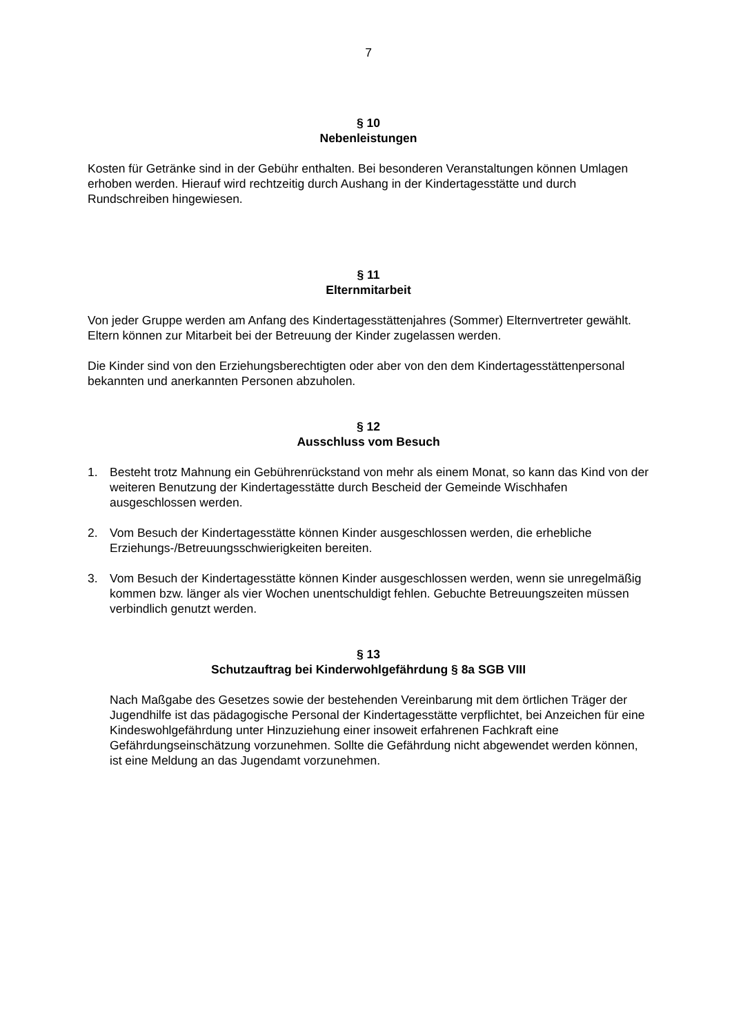7
§ 10
Nebenleistungen
Kosten für Getränke sind in der Gebühr enthalten. Bei besonderen Veranstaltungen können Umlagen erhoben werden. Hierauf wird rechtzeitig durch Aushang in der Kindertagesstätte und durch Rundschreiben hingewiesen.
§ 11
Elternmitarbeit
Von jeder Gruppe werden am Anfang des Kindertagesstättenjahres (Sommer) Elternvertreter gewählt. Eltern können zur Mitarbeit bei der Betreuung der Kinder zugelassen werden.
Die Kinder sind von den Erziehungsberechtigten oder aber von den dem Kindertagesstättenpersonal bekannten und anerkannten Personen abzuholen.
§ 12
Ausschluss vom Besuch
1. Besteht trotz Mahnung ein Gebührenrückstand von mehr als einem Monat, so kann das Kind von der weiteren Benutzung der Kindertagesstätte durch Bescheid der Gemeinde Wischhafen ausgeschlossen werden.
2. Vom Besuch der Kindertagesstätte können Kinder ausgeschlossen werden, die erhebliche Erziehungs-/Betreuungsschwierigkeiten bereiten.
3. Vom Besuch der Kindertagesstätte können Kinder ausgeschlossen werden, wenn sie unregelmäßig kommen bzw. länger als vier Wochen unentschuldigt fehlen. Gebuchte Betreuungszeiten müssen verbindlich genutzt werden.
§ 13
Schutzauftrag bei Kinderwohlgefährdung § 8a SGB VIII
Nach Maßgabe des Gesetzes sowie der bestehenden Vereinbarung mit dem örtlichen Träger der Jugendhilfe ist das pädagogische Personal der Kindertagesstätte verpflichtet, bei Anzeichen für eine Kindeswohlgefährdung unter Hinzuziehung einer insoweit erfahrenen Fachkraft eine Gefährdungseinschätzung vorzunehmen. Sollte die Gefährdung nicht abgewendet werden können, ist eine Meldung an das Jugendamt vorzunehmen.